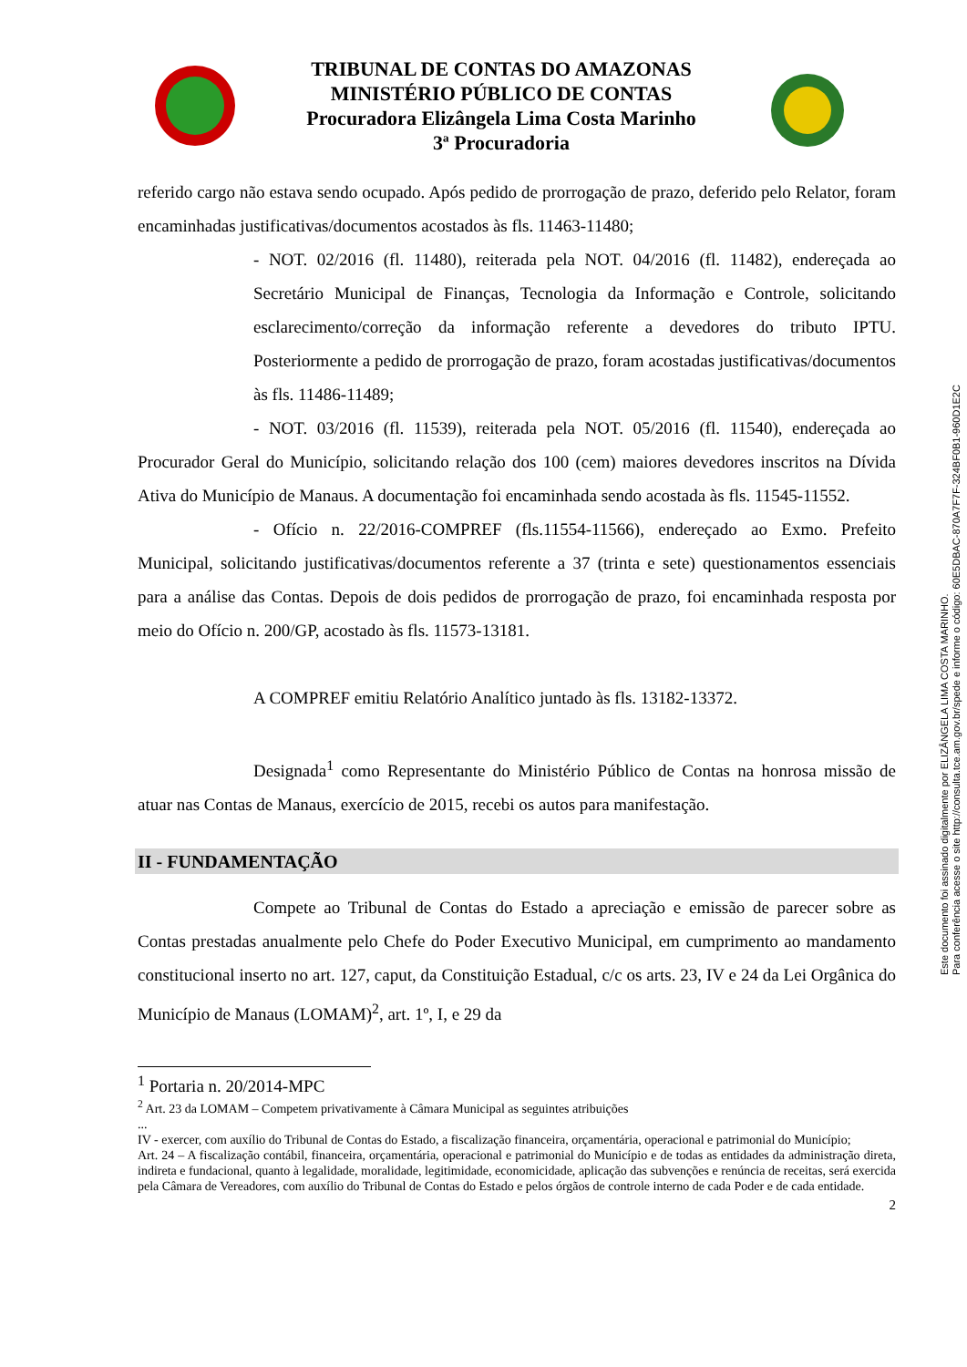TRIBUNAL DE CONTAS DO AMAZONAS
MINISTÉRIO PÚBLICO DE CONTAS
Procuradora Elizângela Lima Costa Marinho
3ª Procuradoria
referido cargo não estava sendo ocupado. Após pedido de prorrogação de prazo, deferido pelo Relator, foram encaminhadas justificativas/documentos acostados às fls. 11463-11480;
- NOT. 02/2016 (fl. 11480), reiterada pela NOT. 04/2016 (fl. 11482), endereçada ao Secretário Municipal de Finanças, Tecnologia da Informação e Controle, solicitando esclarecimento/correção da informação referente a devedores do tributo IPTU. Posteriormente a pedido de prorrogação de prazo, foram acostadas justificativas/documentos às fls. 11486-11489;
- NOT. 03/2016 (fl. 11539), reiterada pela NOT. 05/2016 (fl. 11540), endereçada ao Procurador Geral do Município, solicitando relação dos 100 (cem) maiores devedores inscritos na Dívida Ativa do Município de Manaus. A documentação foi encaminhada sendo acostada às fls. 11545-11552.
- Ofício n. 22/2016-COMPREF (fls.11554-11566), endereçado ao Exmo. Prefeito Municipal, solicitando justificativas/documentos referente a 37 (trinta e sete) questionamentos essenciais para a análise das Contas. Depois de dois pedidos de prorrogação de prazo, foi encaminhada resposta por meio do Ofício n. 200/GP, acostado às fls. 11573-13181.
A COMPREF emitiu Relatório Analítico juntado às fls. 13182-13372.
Designada<sup>1</sup> como Representante do Ministério Público de Contas na honrosa missão de atuar nas Contas de Manaus, exercício de 2015, recebi os autos para manifestação.
II - FUNDAMENTAÇÃO
Compete ao Tribunal de Contas do Estado a apreciação e emissão de parecer sobre as Contas prestadas anualmente pelo Chefe do Poder Executivo Municipal, em cumprimento ao mandamento constitucional inserto no art. 127, caput, da Constituição Estadual, c/c os arts. 23, IV e 24 da Lei Orgânica do Município de Manaus (LOMAM)<sup>2</sup>, art. 1º, I, e 29 da
<sup>1</sup> Portaria n. 20/2014-MPC
<sup>2</sup> Art. 23 da LOMAM – Competem privativamente à Câmara Municipal as seguintes atribuições
...
IV - exercer, com auxílio do Tribunal de Contas do Estado, a fiscalização financeira, orçamentária, operacional e patrimonial do Município;
Art. 24 – A fiscalização contábil, financeira, orçamentária, operacional e patrimonial do Município e de todas as entidades da administração direta, indireta e fundacional, quanto à legalidade, moralidade, legitimidade, economicidade, aplicação das subvenções e renúncia de receitas, será exercida pela Câmara de Vereadores, com auxílio do Tribunal de Contas do Estado e pelos órgãos de controle interno de cada Poder e de cada entidade.
2
Este documento foi assinado digitalmente por ELIZÂNGELA LIMA COSTA MARINHO.
Para conferência acesse o site http://consulta.tce.am.gov.br/spede e informe o código: 60E5DBAC-870A7F7F-324BF0B1-960D1E2C